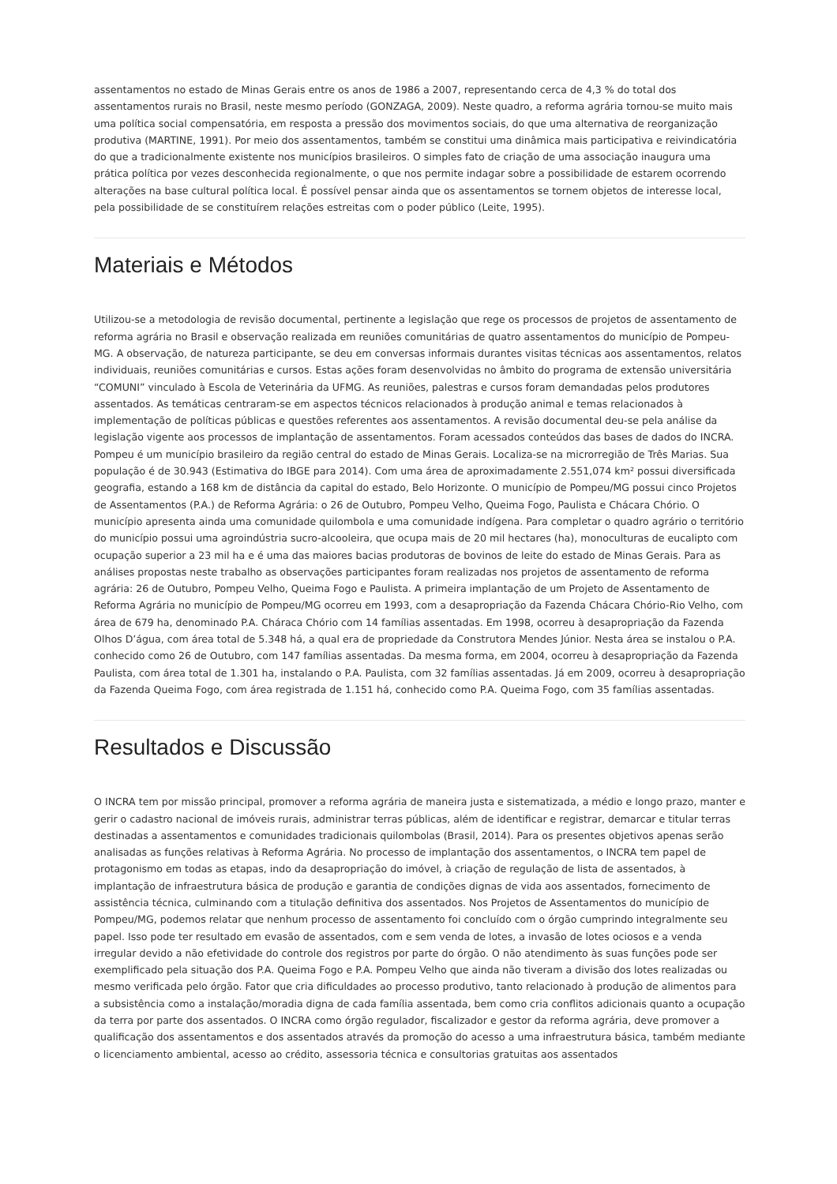assentamentos no estado de Minas Gerais entre os anos de 1986 a 2007, representando cerca de 4,3 % do total dos assentamentos rurais no Brasil, neste mesmo período (GONZAGA, 2009). Neste quadro, a reforma agrária tornou-se muito mais uma política social compensatória, em resposta a pressão dos movimentos sociais, do que uma alternativa de reorganização produtiva (MARTINE, 1991). Por meio dos assentamentos, também se constitui uma dinâmica mais participativa e reivindicatória do que a tradicionalmente existente nos municípios brasileiros. O simples fato de criação de uma associação inaugura uma prática política por vezes desconhecida regionalmente, o que nos permite indagar sobre a possibilidade de estarem ocorrendo alterações na base cultural política local. É possível pensar ainda que os assentamentos se tornem objetos de interesse local, pela possibilidade de se constituírem relações estreitas com o poder público (Leite, 1995).
Materiais e Métodos
Utilizou-se a metodologia de revisão documental, pertinente a legislação que rege os processos de projetos de assentamento de reforma agrária no Brasil e observação realizada em reuniões comunitárias de quatro assentamentos do município de Pompeu-MG. A observação, de natureza participante, se deu em conversas informais durantes visitas técnicas aos assentamentos, relatos individuais, reuniões comunitárias e cursos. Estas ações foram desenvolvidas no âmbito do programa de extensão universitária “COMUNI” vinculado à Escola de Veterinária da UFMG. As reuniões, palestras e cursos foram demandadas pelos produtores assentados. As temáticas centraram-se em aspectos técnicos relacionados à produção animal e temas relacionados à implementação de políticas públicas e questões referentes aos assentamentos. A revisão documental deu-se pela análise da legislação vigente aos processos de implantação de assentamentos. Foram acessados conteúdos das bases de dados do INCRA. Pompeu é um município brasileiro da região central do estado de Minas Gerais. Localiza-se na microrregião de Três Marias. Sua população é de 30.943 (Estimativa do IBGE para 2014). Com uma área de aproximadamente 2.551,074 km² possui diversificada geografia, estando a 168 km de distância da capital do estado, Belo Horizonte. O município de Pompeu/MG possui cinco Projetos de Assentamentos (P.A.) de Reforma Agrária: o 26 de Outubro, Pompeu Velho, Queima Fogo, Paulista e Chácara Chório. O município apresenta ainda uma comunidade quilombola e uma comunidade indígena. Para completar o quadro agrário o território do município possui uma agroindústria sucro-alcooleira, que ocupa mais de 20 mil hectares (ha), monoculturas de eucalipto com ocupação superior a 23 mil ha e é uma das maiores bacias produtoras de bovinos de leite do estado de Minas Gerais. Para as análises propostas neste trabalho as observações participantes foram realizadas nos projetos de assentamento de reforma agrária: 26 de Outubro, Pompeu Velho, Queima Fogo e Paulista. A primeira implantação de um Projeto de Assentamento de Reforma Agrária no município de Pompeu/MG ocorreu em 1993, com a desapropriação da Fazenda Chácara Chório-Rio Velho, com área de 679 ha, denominado P.A. Cháraca Chório com 14 famílias assentadas. Em 1998, ocorreu à desapropriação da Fazenda Olhos D’água, com área total de 5.348 há, a qual era de propriedade da Construtora Mendes Júnior. Nesta área se instalou o P.A. conhecido como 26 de Outubro, com 147 famílias assentadas. Da mesma forma, em 2004, ocorreu à desapropriação da Fazenda Paulista, com área total de 1.301 ha, instalando o P.A. Paulista, com 32 famílias assentadas. Já em 2009, ocorreu à desapropriação da Fazenda Queima Fogo, com área registrada de 1.151 há, conhecido como P.A. Queima Fogo, com 35 famílias assentadas.
Resultados e Discussão
O INCRA tem por missão principal, promover a reforma agrária de maneira justa e sistematizada, a médio e longo prazo, manter e gerir o cadastro nacional de imóveis rurais, administrar terras públicas, além de identificar e registrar, demarcar e titular terras destinadas a assentamentos e comunidades tradicionais quilombolas (Brasil, 2014). Para os presentes objetivos apenas serão analisadas as funções relativas à Reforma Agrária. No processo de implantação dos assentamentos, o INCRA tem papel de protagonismo em todas as etapas, indo da desapropriação do imóvel, à criação de regulação de lista de assentados, à implantação de infraestrutura básica de produção e garantia de condições dignas de vida aos assentados, fornecimento de assistência técnica, culminando com a titulação definitiva dos assentados. Nos Projetos de Assentamentos do município de Pompeu/MG, podemos relatar que nenhum processo de assentamento foi concluído com o órgão cumprindo integralmente seu papel. Isso pode ter resultado em evasão de assentados, com e sem venda de lotes, a invasão de lotes ociosos e a venda irregular devido a não efetividade do controle dos registros por parte do órgão. O não atendimento às suas funções pode ser exemplificado pela situação dos P.A. Queima Fogo e P.A. Pompeu Velho que ainda não tiveram a divisão dos lotes realizadas ou mesmo verificada pelo órgão. Fator que cria dificuldades ao processo produtivo, tanto relacionado à produção de alimentos para a subsistência como a instalação/moradia digna de cada família assentada, bem como cria conflitos adicionais quanto a ocupação da terra por parte dos assentados. O INCRA como órgão regulador, fiscalizador e gestor da reforma agrária, deve promover a qualificação dos assentamentos e dos assentados através da promoção do acesso a uma infraestrutura básica, também mediante o licenciamento ambiental, acesso ao crédito, assessoria técnica e consultorias gratuitas aos assentados